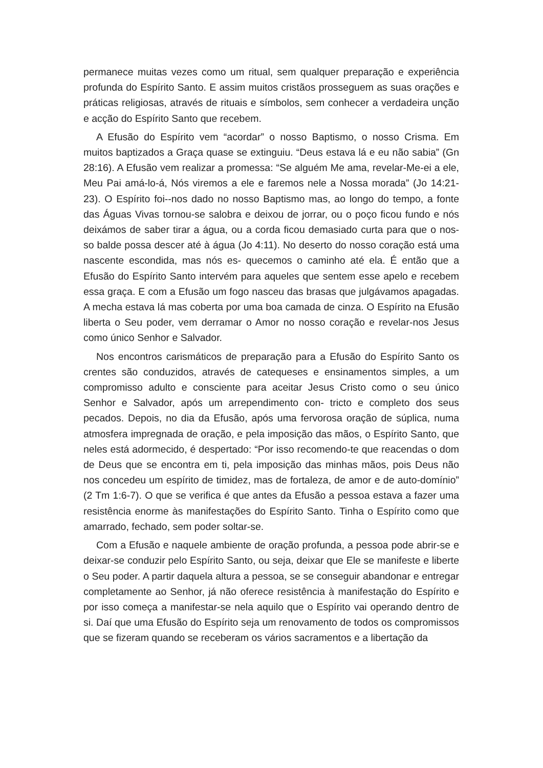permanece muitas vezes como um ritual, sem qualquer preparação e experiência profunda do Espírito Santo. E assim muitos cristãos prosseguem as suas orações e práticas religiosas, através de rituais e símbolos, sem conhecer a verdadeira unção e acção do Espírito Santo que recebem.
A Efusão do Espírito vem “acordar” o nosso Baptismo, o nosso Crisma. Em muitos baptizados a Graça quase se extinguiu. “Deus estava lá e eu não sabia” (Gn 28:16). A Efusão vem realizar a promessa: “Se alguém Me ama, revelar-Me-ei a ele, Meu Pai amá-lo-á, Nós viremos a ele e faremos nele a Nossa morada” (Jo 14:21-23). O Espírito foi--nos dado no nosso Baptismo mas, ao longo do tempo, a fonte das Águas Vivas tornou-se salobra e deixou de jorrar, ou o poço ficou fundo e nós deixámos de saber tirar a água, ou a corda ficou demasiado curta para que o nos- so balde possa descer até à água (Jo 4:11). No deserto do nosso coração está uma nascente escondida, mas nós es- quecemos o caminho até ela. É então que a Efusão do Espírito Santo intervém para aqueles que sentem esse apelo e recebem essa graça. E com a Efusão um fogo nasceu das brasas que julgávamos apagadas. A mecha estava lá mas coberta por uma boa camada de cinza. O Espírito na Efusão liberta o Seu poder, vem derramar o Amor no nosso coração e revelar-nos Jesus como único Senhor e Salvador.
Nos encontros carismáticos de preparação para a Efusão do Espírito Santo os crentes são conduzidos, através de catequeses e ensinamentos simples, a um compromisso adulto e consciente para aceitar Jesus Cristo como o seu único Senhor e Salvador, após um arrependimento con- tricto e completo dos seus pecados. Depois, no dia da Efusão, após uma fervorosa oração de súplica, numa atmosfera impregnada de oração, e pela imposição das mãos, o Espírito Santo, que neles está adormecido, é despertado: “Por isso recomendo-te que reacendas o dom de Deus que se encontra em ti, pela imposição das minhas mãos, pois Deus não nos concedeu um espírito de timidez, mas de fortaleza, de amor e de auto-domínio” (2 Tm 1:6-7). O que se verifica é que antes da Efusão a pessoa estava a fazer uma resistência enorme às manifestações do Espírito Santo. Tinha o Espírito como que amarrado, fechado, sem poder soltar-se.
Com a Efusão e naquele ambiente de oração profunda, a pessoa pode abrir-se e deixar-se conduzir pelo Espírito Santo, ou seja, deixar que Ele se manifeste e liberte o Seu poder. A partir daquela altura a pessoa, se se conseguir abandonar e entregar completamente ao Senhor, já não oferece resistência à manifestação do Espírito e por isso começa a manifestar-se nela aquilo que o Espírito vai operando dentro de si. Daí que uma Efusão do Espírito seja um renovamento de todos os compromissos que se fizeram quando se receberam os vários sacramentos e a libertação da